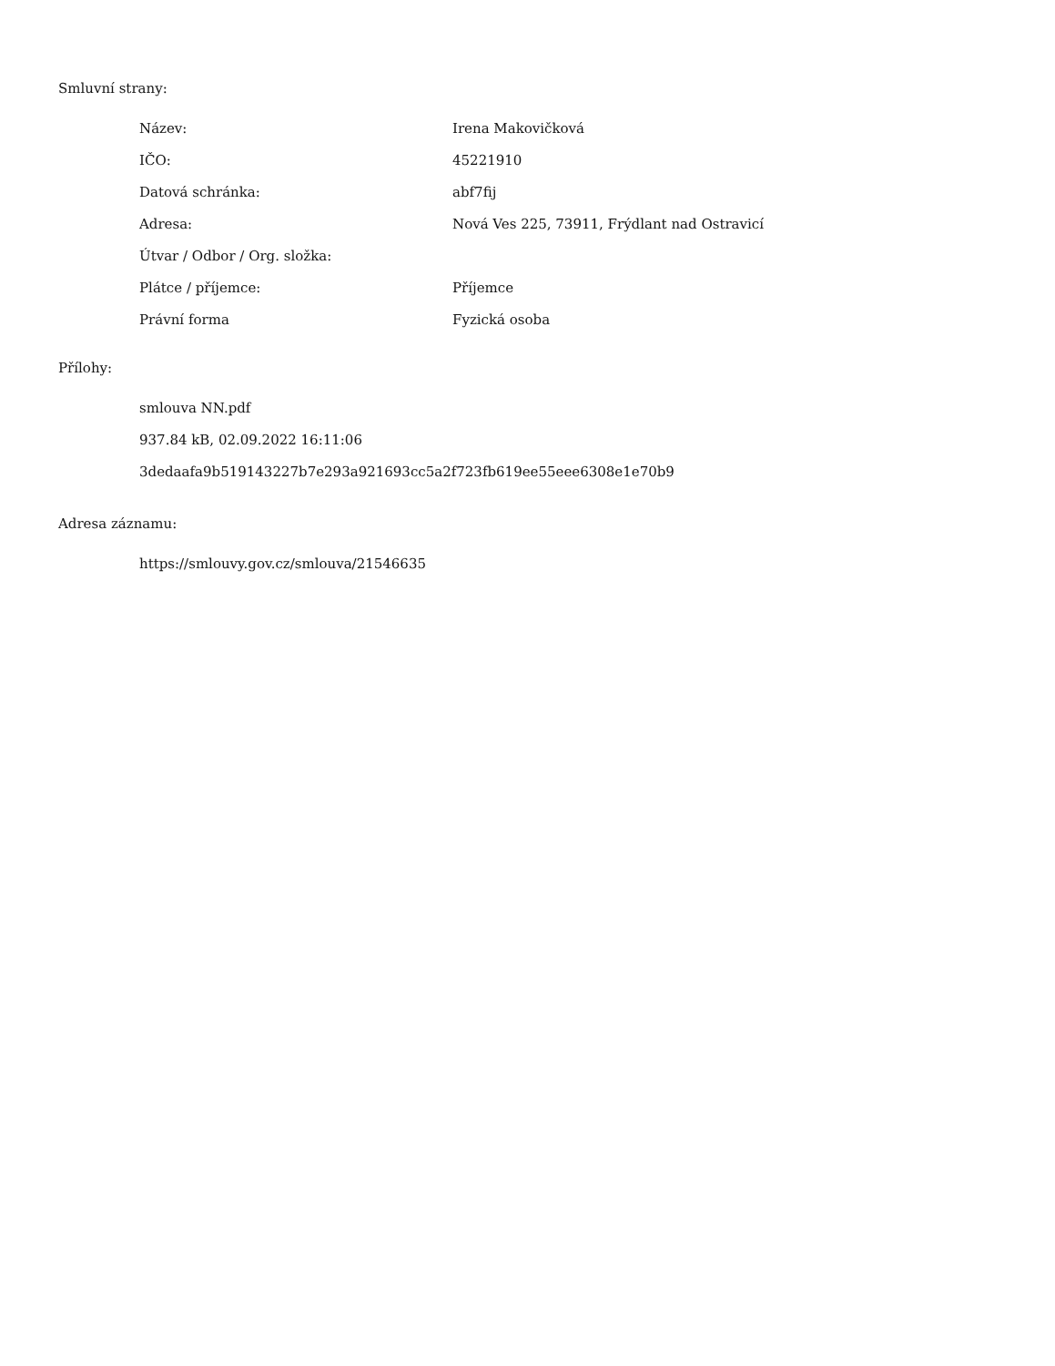Smluvní strany:
| Název: | Irena Makovičková |
| IČO: | 45221910 |
| Datová schránka: | abf7fij |
| Adresa: | Nová Ves 225, 73911, Frýdlant nad Ostravicí |
| Útvar / Odbor / Org. složka: | |
| Plátce / příjemce: | Příjemce |
| Právní forma | Fyzická osoba |
Přílohy:
smlouva NN.pdf
937.84 kB, 02.09.2022 16:11:06
3dedaafa9b519143227b7e293a921693cc5a2f723fb619ee55eee6308e1e70b9
Adresa záznamu:
https://smlouvy.gov.cz/smlouva/21546635